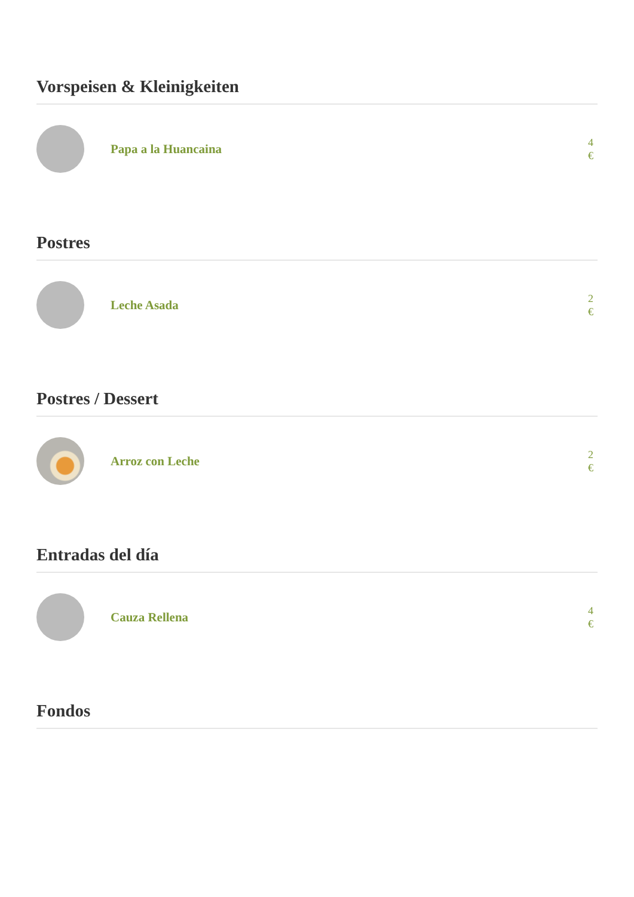Vorspeisen & Kleinigkeiten
Papa a la Huancaina
4 €
Postres
Leche Asada
2 €
Postres / Dessert
Arroz con Leche
2 €
Entradas del día
Cauza Rellena
4 €
Fondos